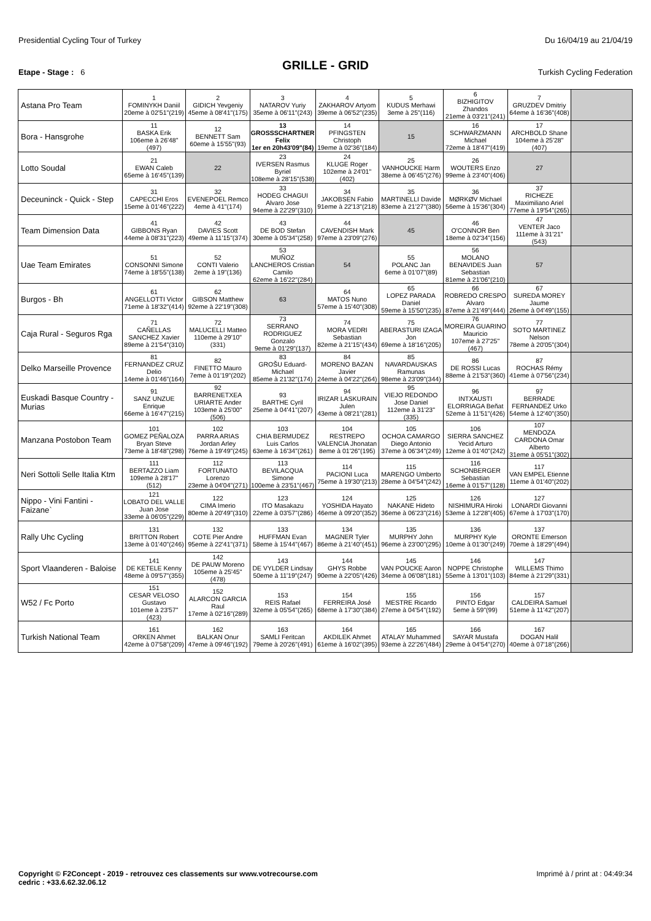Presidential Cycling Tour of Turkey Du 16/04/19 au 21/04/19
GRILLE - GRID
Etape - Stage : 6 Turkish Cycling Federation
| Astana Pro Team | 1 FOMINYKH Daniil 20eme à 02'51"(219) | 2 GIDICH Yevgeniy 45eme à 08'41"(175) | 3 NATAROV Yuriy 35eme à 06'11"(243) | 4 ZAKHAROV Artyom 39eme à 06'52"(235) | 5 KUDUS Merhawi 3eme à 25"(116) | 6 BIZHIGITOV Zhandos 21eme à 03'21"(241) | 7 GRUZDEV Dmitriy 64eme à 16'36"(408) | |
| Bora - Hansgrohe | 11 BASKA Erik 106eme à 26'48"(497) | 12 BENNETT Sam 60eme à 15'55"(93) | 13 GROSSSCHARTNER Felix 1er en 20h43'09"(84) | 14 PFINGSTEN Christoph 19eme à 02'36"(184) | 15 | 16 SCHWARZMANN Michael 72eme à 18'47"(419) | 17 ARCHBOLD Shane 104eme à 25'28"(407) | |
| Lotto Soudal | 21 EWAN Caleb 65eme à 16'45"(139) | 22 | 23 IVERSEN Rasmus Byriel 108eme à 28'15"(538) | 24 KLUGE Roger 102eme à 24'01"(402) | 25 VANHOUCKE Harm 38eme à 06'45"(276) | 26 WOUTERS Enzo 99eme à 23'40"(406) | 27 | |
| Deceuninck - Quick - Step | 31 CAPECCHI Eros 15eme à 01'46"(222) | 32 EVENEPOEL Remco 4eme à 41"(174) | 33 HODEG CHAGUI Alvaro Jose 94eme à 22'29"(310) | 34 JAKOBSEN Fabio 91eme à 22'13"(218) | 35 MARTINELLI Davide 83eme à 21'27"(380) | 36 MØRKØV Michael 56eme à 15'36"(304) | 37 RICHEZE Maximiliano Ariel 77eme à 19'54"(265) | |
| Team Dimension Data | 41 GIBBONS Ryan 44eme à 08'31"(223) | 42 DAVIES Scott 49eme à 11'15"(374) | 43 DE BOD Stefan 30eme à 05'34"(258) | 44 CAVENDISH Mark 97eme à 23'09"(276) | 45 | 46 O'CONNOR Ben 18eme à 02'34"(156) | 47 VENTER Jaco 111eme à 31'21"(543) | |
| Uae Team Emirates | 51 CONSONNI Simone 74eme à 18'55"(138) | 52 CONTI Valerio 2eme à 19"(136) | 53 MUÑOZ LANCHEROS Cristian Camilo 62eme à 16'22"(284) | 54 | 55 POLANC Jan 6eme à 01'07"(89) | 56 MOLANO BENAVIDES Juan Sebastian 81eme à 21'06"(210) | 57 | |
| Burgos - Bh | 61 ANGELLOTTI Victor 71eme à 18'32"(414) | 62 GIBSON Matthew 92eme à 22'19"(308) | 63 | 64 MATOS Nuno 57eme à 15'40"(308) | 65 LOPEZ PARADA Daniel 59eme à 15'50"(235) | 66 ROBREDO CRESPO Alvaro 87eme à 21'49"(444) | 67 SUREDA MOREY Jaume 26eme à 04'49"(155) | |
| Caja Rural - Seguros Rga | 71 CAÑELLAS SANCHEZ Xavier 89eme à 21'54"(310) | 72 MALUCELLI Matteo 110eme à 29'10"(331) | 73 SERRANO RODRIGUEZ Gonzalo 9eme à 01'29"(137) | 74 MORA VEDRI Sebastian 82eme à 21'15"(434) | 75 ABERASTURI IZAGA Jon 69eme à 18'16"(205) | 76 MOREIRA GUARINO Mauricio 107eme à 27'25"(467) | 77 SOTO MARTINEZ Nelson 78eme à 20'05"(304) | |
| Delko Marseille Provence | 81 FERNANDEZ CRUZ Delio 14eme à 01'46"(164) | 82 FINETTO Mauro 7eme à 01'19"(202) | 83 GROŠU Eduard-Michael 85eme à 21'32"(174) | 84 MORENO BAZAN Javier 24eme à 04'22"(264) | 85 NAVARDAUSKAS Ramunas 98eme à 23'09"(344) | 86 DE ROSSI Lucas 88eme à 21'53"(360) | 87 ROCHAS Rémy 41eme à 07'56"(234) | |
| Euskadi Basque Country - Murias | 91 SANZ UNZUE Enrique 66eme à 16'47"(215) | 92 BARRENETXEA URIARTE Ander 103eme à 25'00"(506) | 93 BARTHE Cyril 25eme à 04'41"(207) | 94 IRIZAR LASKURAIN Julen 43eme à 08'21"(281) | 95 VIEJO REDONDO Jose Daniel 112eme à 31'23"(335) | 96 INTXAUSTI ELORRIAGA Beñat 52eme à 11'51"(426) | 97 BERRADE FERNANDEZ Urko 54eme à 12'40"(350) | |
| Manzana Postobon Team | 101 GOMEZ PEÑALOZA Bryan Steve 73eme à 18'48"(298) | 102 PARRA ARIAS Jordan Arley 76eme à 19'49"(245) | 103 CHIA BERMUDEZ Luis Carlos 63eme à 16'34"(261) | 104 RESTREPO VALENCIA Jhonatan 8eme à 01'26"(195) | 105 OCHOA CAMARGO Diego Antonio 37eme à 06'34"(249) | 106 SIERRA SANCHEZ Yecid Arturo 12eme à 01'40"(242) | 107 MENDOZA CARDONA Omar Alberto 31eme à 05'51"(302) | |
| Neri Sottoli Selle Italia Ktm | 111 BERTAZZO Liam 109eme à 28'17"(512) | 112 FORTUNATO Lorenzo 23eme à 04'04"(271) | 113 BEVILACQUA Simone 100eme à 23'51"(467) | 114 PACIONI Luca 75eme à 19'30"(213) | 115 MARENGO Umberto 28eme à 04'54"(242) | 116 SCHONBERGER Sebastian 16eme à 01'57"(128) | 117 VAN EMPEL Etienne 11eme à 01'40"(202) | |
| Nippo - Vini Fantini - Faizane` | 121 LOBATO DEL VALLE Juan Jose 33eme à 06'05"(229) | 122 CIMA Imerio 80eme à 20'49"(310) | 123 ITO Masakazu 22eme à 03'57"(286) | 124 YOSHIDA Hayato 46eme à 09'20"(352) | 125 NAKANE Hideto 36eme à 06'23"(216) | 126 NISHIMURA Hiroki 53eme à 12'28"(405) | 127 LONARDI Giovanni 67eme à 17'03"(170) | |
| Rally Uhc Cycling | 131 BRITTON Robert 13eme à 01'40"(246) | 132 COTE Pier Andre 95eme à 22'41"(371) | 133 HUFFMAN Evan 58eme à 15'44"(467) | 134 MAGNER Tyler 86eme à 21'40"(451) | 135 MURPHY John 96eme à 23'00"(295) | 136 MURPHY Kyle 10eme à 01'30"(249) | 137 ORONTE Emerson 70eme à 18'29"(494) | |
| Sport Vlaanderen - Baloise | 141 DE KETELE Kenny 48eme à 09'57"(355) | 142 DE PAUW Moreno 105eme à 25'45"(478) | 143 DE VYLDER Lindsay 50eme à 11'19"(247) | 144 GHYS Robbe 90eme à 22'05"(426) | 145 VAN POUCKE Aaron 34eme à 06'08"(181) | 146 NOPPE Christophe 55eme à 13'01"(103) | 147 WILLEMS Thimo 84eme à 21'29"(331) | |
| W52 / Fc Porto | 151 CESAR VELOSO Gustavo 101eme à 23'57"(423) | 152 ALARCON GARCIA Raul 17eme à 02'16"(289) | 153 REIS Rafael 32eme à 05'54"(265) | 154 FERREIRA José 68eme à 17'30"(384) | 155 MESTRE Ricardo 27eme à 04'54"(192) | 156 PINTO Edgar 5eme à 59"(99) | 157 CALDEIRA Samuel 51eme à 11'42"(207) | |
| Turkish National Team | 161 ORKEN Ahmet 42eme à 07'58"(209) | 162 BALKAN Onur 47eme à 09'46"(192) | 163 SAMLI Feritcan 79eme à 20'26"(491) | 164 AKDILEK Ahmet 61eme à 16'02"(395) | 165 ATALAY Muhammed 93eme à 22'26"(484) | 166 SAYAR Mustafa 29eme à 04'54"(270) | 167 DOGAN Halil 40eme à 07'18"(266) | |
Copyright © F2Concept - 2019 - retrouvez ces classements sur www.votrecourse.com
cedric : +33.6.62.32.06.12 Imprimé à / print at : 04:49:34